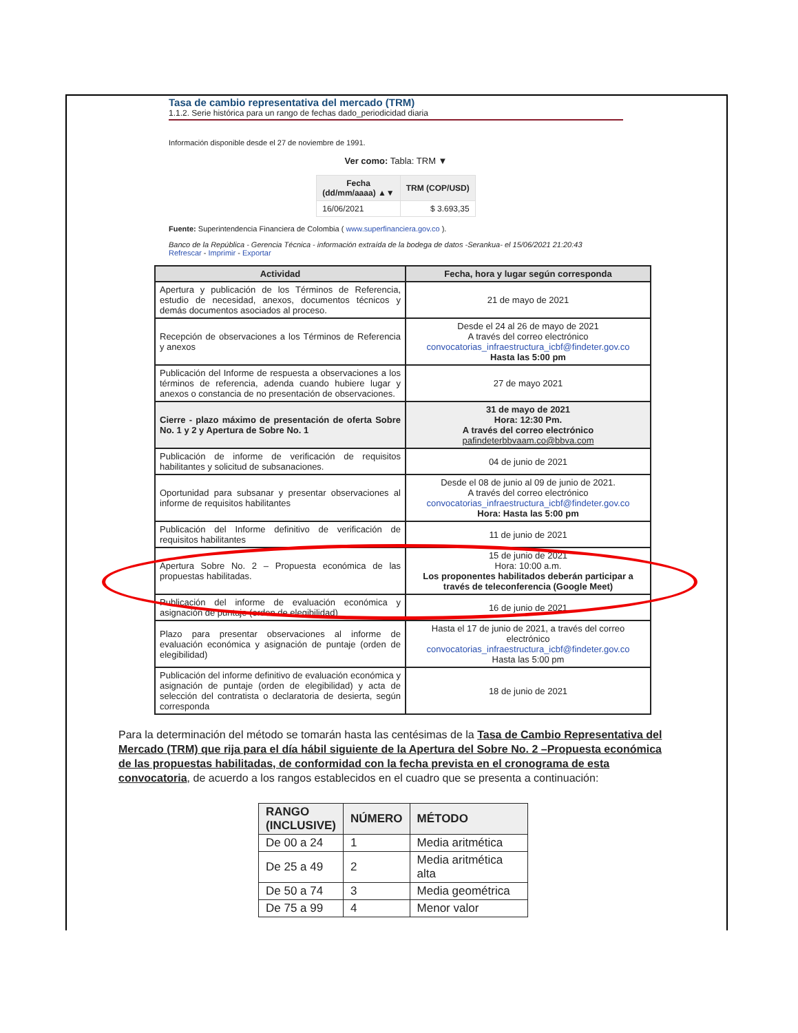Tasa de cambio representativa del mercado (TRM)
1.1.2. Serie histórica para un rango de fechas dado_periodicidad diaria
Información disponible desde el 27 de noviembre de 1991.
Ver como: Tabla: TRM ▼
| Fecha (dd/mm/aaaa) ▲▼ | TRM (COP/USD) |
| --- | --- |
| 16/06/2021 | $ 3.693,35 |
Fuente: Superintendencia Financiera de Colombia ( www.superfinanciera.gov.co ).
Banco de la República - Gerencia Técnica - información extraída de la bodega de datos -Serankua- el 15/06/2021 21:20:43
Refrescar - Imprimir - Exportar
| Actividad | Fecha, hora y lugar según corresponda |
| --- | --- |
| Apertura y publicación de los Términos de Referencia, estudio de necesidad, anexos, documentos técnicos y demás documentos asociados al proceso. | 21 de mayo de 2021 |
| Recepción de observaciones a los Términos de Referencia y anexos | Desde el 24 al 26 de mayo de 2021 A través del correo electrónico convocatorias_infraestructura_icbf@findeter.gov.co Hasta las 5:00 pm |
| Publicación del Informe de respuesta a observaciones a los términos de referencia, adenda cuando hubiere lugar y anexos o constancia de no presentación de observaciones. | 27 de mayo 2021 |
| Cierre - plazo máximo de presentación de oferta Sobre No. 1 y 2 y Apertura de Sobre No. 1 | 31 de mayo de 2021 Hora: 12:30 Pm. A través del correo electrónico pafindeterbbvaam.co@bbva.com |
| Publicación de informe de verificación de requisitos habilitantes y solicitud de subsanaciones. | 04 de junio de 2021 |
| Oportunidad para subsanar y presentar observaciones al informe de requisitos habilitantes | Desde el 08 de junio al 09 de junio de 2021. A través del correo electrónico convocatorias_infraestructura_icbf@findeter.gov.co Hora: Hasta las 5:00 pm |
| Publicación del Informe definitivo de verificación de requisitos habilitantes | 11 de junio de 2021 |
| Apertura Sobre No. 2 – Propuesta económica de las propuestas habilitadas. | 15 de junio de 2021 Hora: 10:00 a.m. Los proponentes habilitados deberán participar a través de teleconferencia (Google Meet) |
| Publicación del informe de evaluación económica y asignación de puntaje (orden de elegibilidad) | 16 de junio de 2021 |
| Plazo para presentar observaciones al informe de evaluación económica y asignación de puntaje (orden de elegibilidad) | Hasta el 17 de junio de 2021, a través del correo electrónico convocatorias_infraestructura_icbf@findeter.gov.co Hasta las 5:00 pm |
| Publicación del informe definitivo de evaluación económica y asignación de puntaje (orden de elegibilidad) y acta de selección del contratista o declaratoria de desierta, según corresponda | 18 de junio de 2021 |
Para la determinación del método se tomarán hasta las centésimas de la Tasa de Cambio Representativa del Mercado (TRM) que rija para el día hábil siguiente de la Apertura del Sobre No. 2 –Propuesta económica de las propuestas habilitadas, de conformidad con la fecha prevista en el cronograma de esta convocatoria, de acuerdo a los rangos establecidos en el cuadro que se presenta a continuación:
| RANGO (INCLUSIVE) | NÚMERO | MÉTODO |
| --- | --- | --- |
| De 00 a 24 | 1 | Media aritmética |
| De 25 a 49 | 2 | Media aritmética alta |
| De 50 a 74 | 3 | Media geométrica |
| De 75 a 99 | 4 | Menor valor |